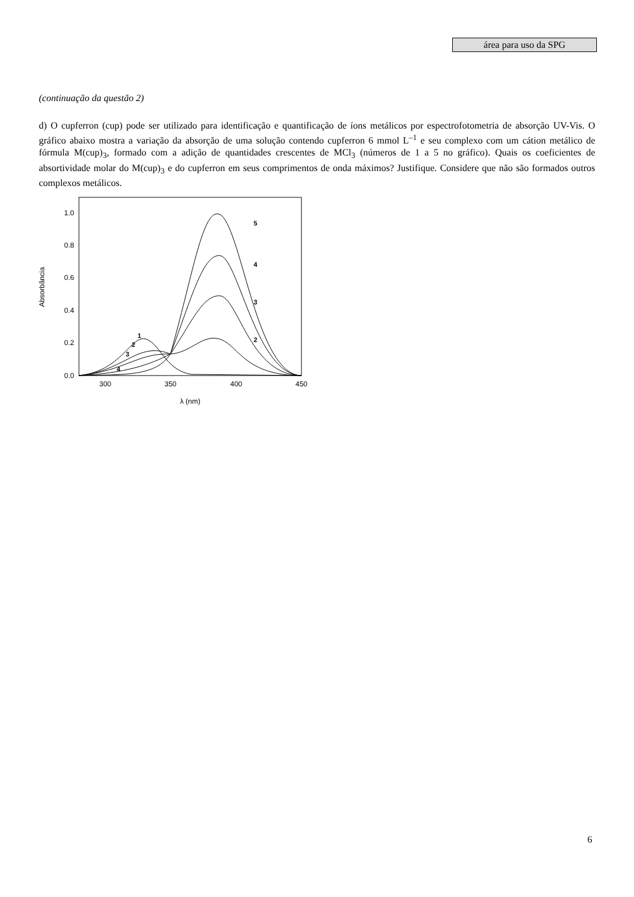área para uso da SPG
(continuação da questão 2)
d) O cupferron (cup) pode ser utilizado para identificação e quantificação de íons metálicos por espectrofotometria de absorção UV-Vis. O gráfico abaixo mostra a variação da absorção de uma solução contendo cupferron 6 mmol L<sup>–1</sup> e seu complexo com um cátion metálico de fórmula M(cup)<sub>3</sub>, formado com a adição de quantidades crescentes de MCl<sub>3</sub> (números de 1 a 5 no gráfico). Quais os coeficientes de absortividade molar do M(cup)<sub>3</sub> e do cupferron em seus comprimentos de onda máximos? Justifique. Considere que não são formados outros complexos metálicos.
Absorbância
0.0
0.2
0.4
0.6
0.8
1.0
300
350
400
450
λ (nm)
5
4
3
2
1
2
3
4
6